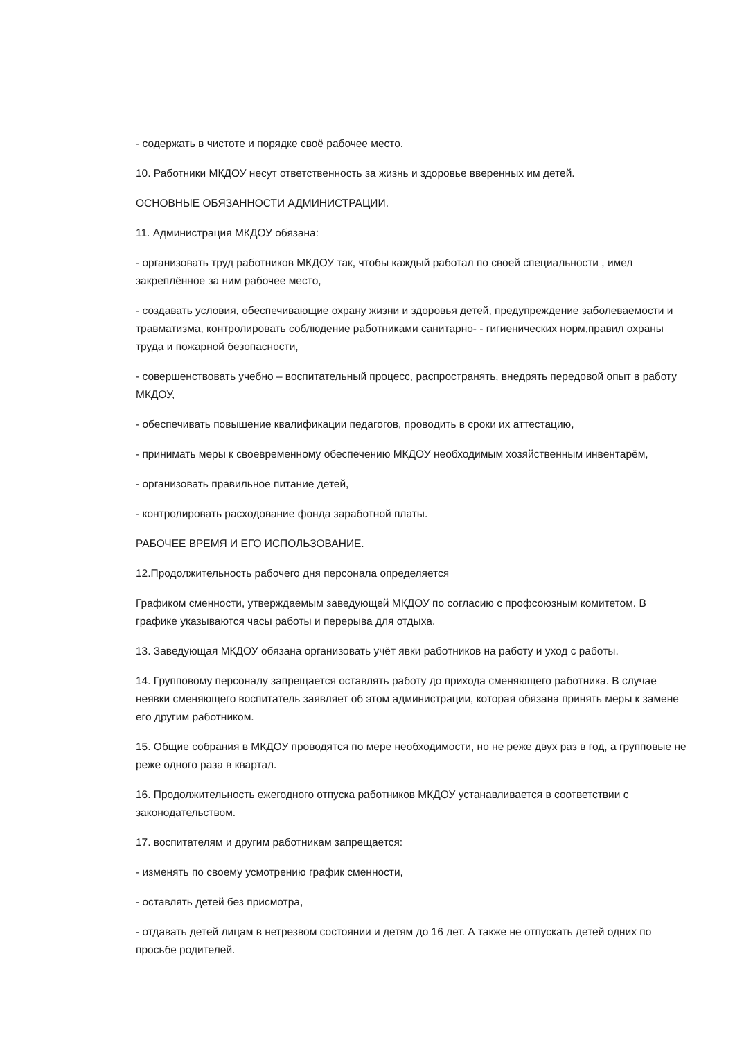- содержать в чистоте и порядке своё рабочее место.
10. Работники МКДОУ несут ответственность за жизнь и здоровье вверенных им детей.
ОСНОВНЫЕ ОБЯЗАННОСТИ АДМИНИСТРАЦИИ.
11. Администрация МКДОУ обязана:
- организовать труд работников МКДОУ так, чтобы каждый работал по своей специальности , имел закреплённое за ним рабочее место,
- создавать условия, обеспечивающие охрану жизни и здоровья детей, предупреждение заболеваемости и травматизма, контролировать соблюдение работниками санитарно- - гигиенических норм,правил охраны труда и пожарной безопасности,
- совершенствовать учебно – воспитательный процесс, распространять, внедрять передовой опыт в работу МКДОУ,
- обеспечивать повышение квалификации педагогов, проводить в сроки их аттестацию,
- принимать меры к своевременному обеспечению МКДОУ необходимым хозяйственным инвентарём,
- организовать правильное питание детей,
- контролировать расходование фонда заработной платы.
РАБОЧЕЕ ВРЕМЯ И ЕГО ИСПОЛЬЗОВАНИЕ.
12.Продолжительность рабочего дня персонала определяется
Графиком сменности, утверждаемым заведующей МКДОУ по согласию с профсоюзным комитетом. В графике указываются часы работы и перерыва для отдыха.
13. Заведующая МКДОУ обязана организовать учёт явки работников на работу и уход с работы.
14. Групповому персоналу запрещается оставлять работу до прихода сменяющего работника. В случае неявки сменяющего воспитатель заявляет об этом администрации, которая обязана принять меры к замене его другим работником.
15. Общие собрания в МКДОУ проводятся по мере необходимости, но не реже двух раз в год, а групповые не реже одного раза в квартал.
16. Продолжительность ежегодного отпуска работников МКДОУ устанавливается в соответствии с законодательством.
17. воспитателям и другим работникам запрещается:
- изменять по своему усмотрению график сменности,
- оставлять детей без присмотра,
- отдавать детей лицам в нетрезвом состоянии и детям до 16 лет. А также не отпускать детей одних по просьбе родителей.